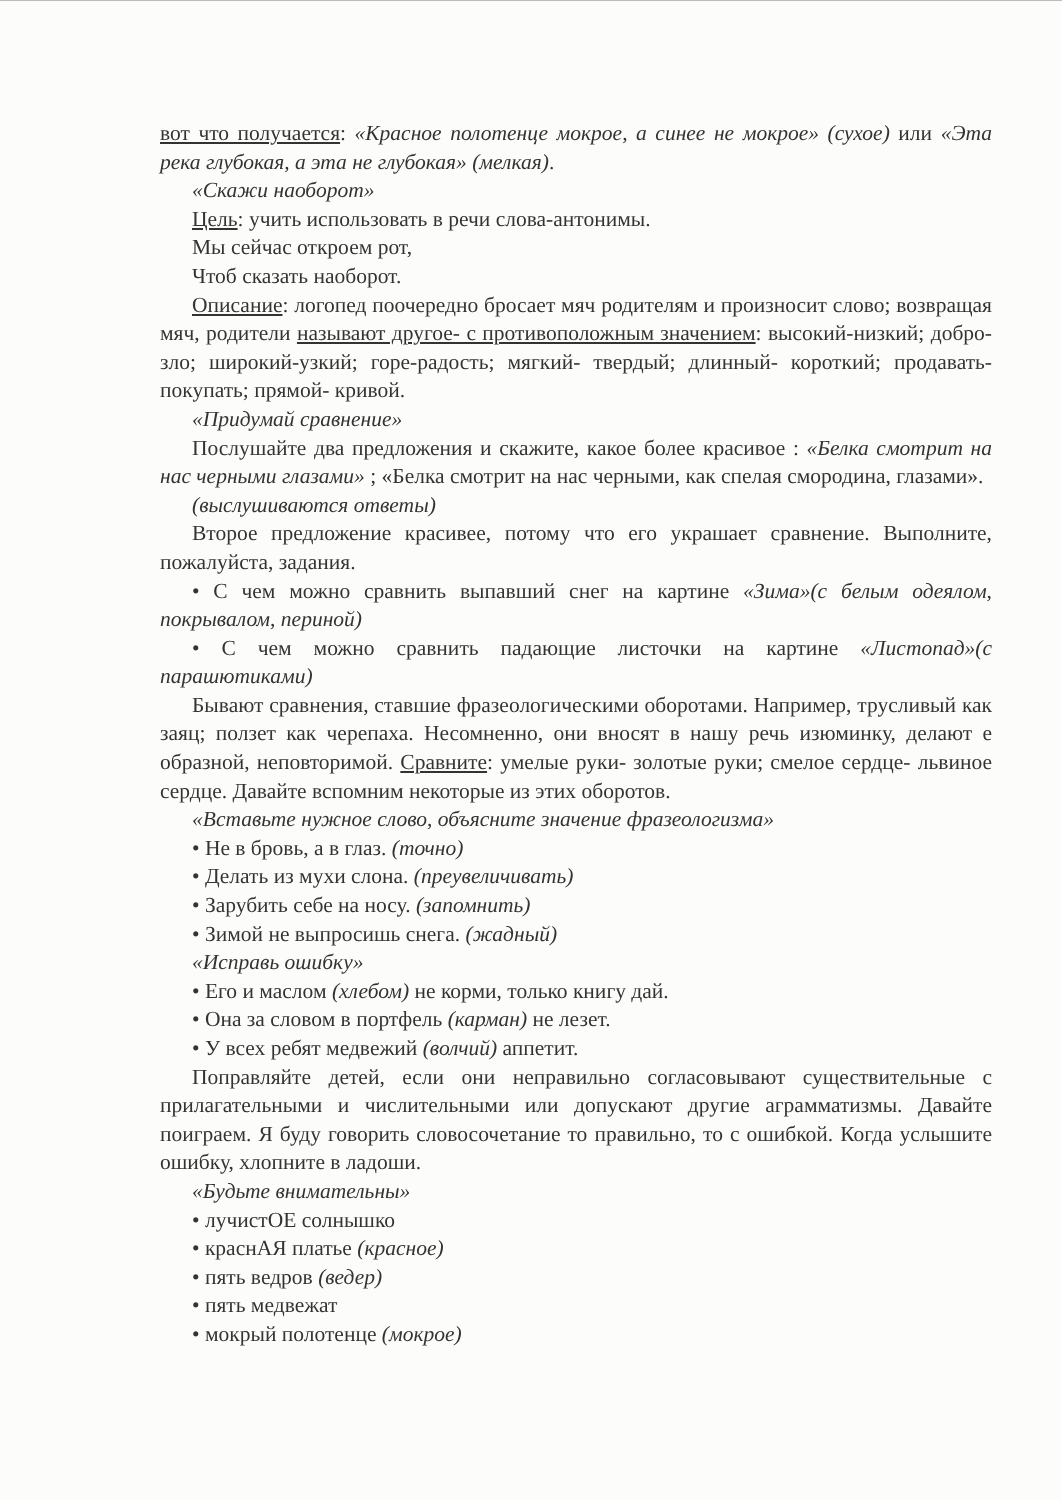вот что получается: «Красное полотенце мокрое, а синее не мокрое» (сухое) или «Эта река глубокая, а эта не глубокая» (мелкая).
«Скажи наоборот»
Цель: учить использовать в речи слова-антонимы.
Мы сейчас откроем рот,
Чтоб сказать наоборот.
Описание: логопед поочередно бросает мяч родителям и произносит слово; возвращая мяч, родители называют другое- с противоположным значением: высокий-низкий; добро-зло; широкий-узкий; горе-радость; мягкий- твердый; длинный- короткий; продавать- покупать; прямой- кривой.
«Придумай сравнение»
Послушайте два предложения и скажите, какое более красивое : «Белка смотрит на нас черными глазами» ; «Белка смотрит на нас черными, как спелая смородина, глазами».
(выслушиваются ответы)
Второе предложение красивее, потому что его украшает сравнение. Выполните, пожалуйста, задания.
• С чем можно сравнить выпавший снег на картине «Зима»(с белым одеялом, покрывалом, периной)
• С чем можно сравнить падающие листочки на картине «Листопад»(с парашютиками)
Бывают сравнения, ставшие фразеологическими оборотами. Например, трусливый как заяц; ползет как черепаха. Несомненно, они вносят в нашу речь изюминку, делают е образной, неповторимой. Сравните: умелые руки- золотые руки; смелое сердце- львиное сердце. Давайте вспомним некоторые из этих оборотов.
«Вставьте нужное слово, объясните значение фразеологизма»
• Не в бровь, а в глаз. (точно)
• Делать из мухи слона. (преувеличивать)
• Зарубить себе на носу. (запомнить)
• Зимой не выпросишь снега. (жадный)
«Исправь ошибку»
• Его и маслом (хлебом) не корми, только книгу дай.
• Она за словом в портфель (карман) не лезет.
• У всех ребят медвежий (волчий) аппетит.
Поправляйте детей, если они неправильно согласовывают существительные с прилагательными и числительными или допускают другие аграмматизмы. Давайте поиграем. Я буду говорить словосочетание то правильно, то с ошибкой. Когда услышите ошибку, хлопните в ладоши.
«Будьте внимательны»
• лучистОЕ солнышко
• краснАЯ платье (красное)
• пять ведров (ведер)
• пять медвежат
• мокрый полотенце (мокрое)